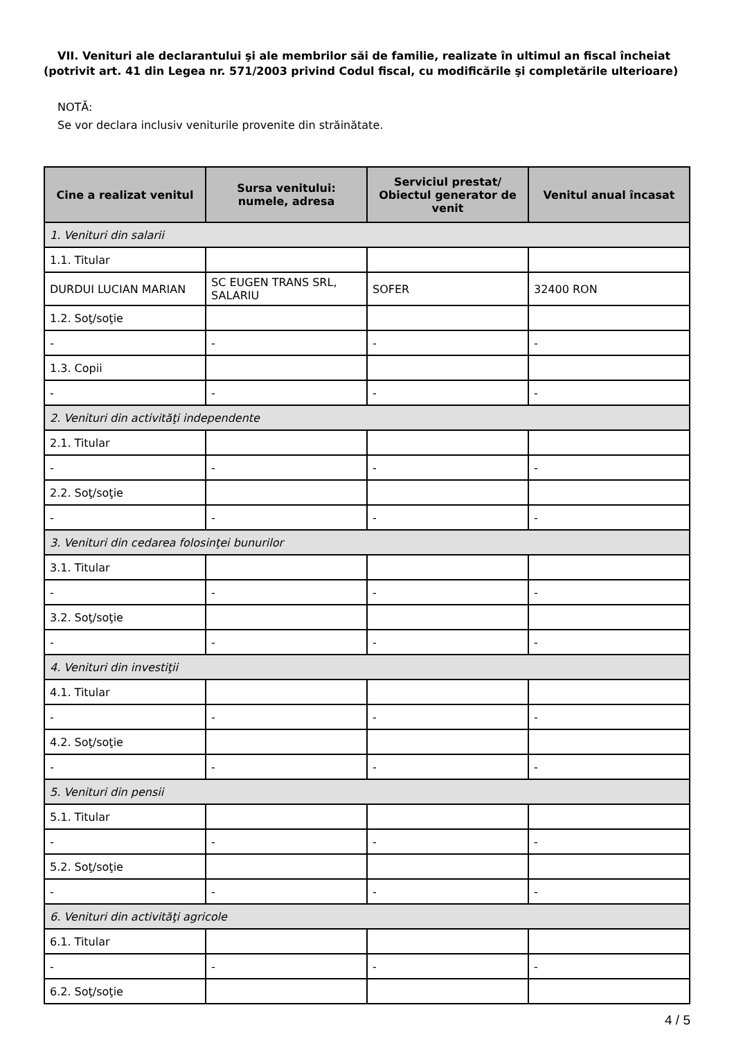VII. Venituri ale declarantului şi ale membrilor săi de familie, realizate în ultimul an fiscal încheiat
(potrivit art. 41 din Legea nr. 571/2003 privind Codul fiscal, cu modificările şi completările ulterioare)
NOTĂ:
Se vor declara inclusiv veniturile provenite din străinătate.
| Cine a realizat venitul | Sursa venitului: numele, adresa | Serviciul prestat/ Obiectul generator de venit | Venitul anual încasat |
| --- | --- | --- | --- |
| 1. Venituri din salarii | | | |
| 1.1. Titular | | | |
| DURDUI LUCIAN MARIAN | SC EUGEN TRANS SRL, SALARIU | SOFER | 32400 RON |
| 1.2. Soţ/soţie | | | |
| - | - | - | - |
| 1.3. Copii | | | |
| - | - | - | - |
| 2. Venituri din activităţi independente | | | |
| 2.1. Titular | | | |
| - | - | - | - |
| 2.2. Soţ/soţie | | | |
| - | - | - | - |
| 3. Venituri din cedarea folosinţei bunurilor | | | |
| 3.1. Titular | | | |
| - | - | - | - |
| 3.2. Soţ/soţie | | | |
| - | - | - | - |
| 4. Venituri din investiţii | | | |
| 4.1. Titular | | | |
| - | - | - | - |
| 4.2. Soţ/soţie | | | |
| - | - | - | - |
| 5. Venituri din pensii | | | |
| 5.1. Titular | | | |
| - | - | - | - |
| 5.2. Soţ/soţie | | | |
| - | - | - | - |
| 6. Venituri din activităţi agricole | | | |
| 6.1. Titular | | | |
| - | - | - | - |
| 6.2. Soţ/soţie | | | |
4 / 5